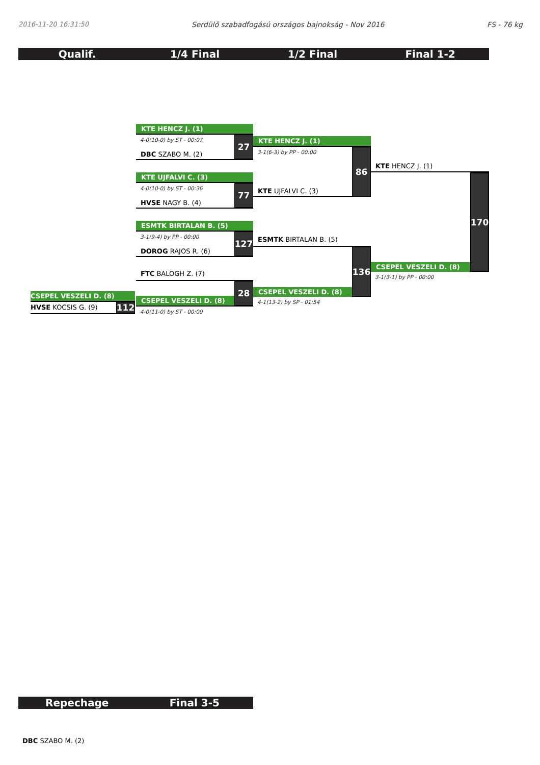2016-11-20 16:31:50 Serdülő szabadfogású országos bajnokság - Nov 2016 FS - 76 kg
Qualif. 1/4 Final 1/2 Final Final 1-2
CSEPEL VESZELI D. (8)
HVSE KOCSIS G. (9)
112
KTE HENCZ J. (1)
4-0(10-0) by ST - 00:07
DBC SZABO M. (2)
27
KTE UJFALVI C. (3)
4-0(10-0) by ST - 00:36
HVSE NAGY B. (4)
77
ESMTK BIRTALAN B. (5)
3-1(9-4) by PP - 00:00
DOROG RAJOS R. (6)
127
FTC BALOGH Z. (7)
CSEPEL VESZELI D. (8)
28
4-0(11-0) by ST - 00:00
KTE HENCZ J. (1)
3-1(6-3) by PP - 00:00
KTE UJFALVI C. (3)
86
ESMTK BIRTALAN B. (5)
CSEPEL VESZELI D. (8)
136
4-1(13-2) by SP - 01:54
KTE HENCZ J. (1)
CSEPEL VESZELI D. (8)
170
3-1(3-1) by PP - 00:00
Repechage Final 3-5
DBC SZABO M. (2)